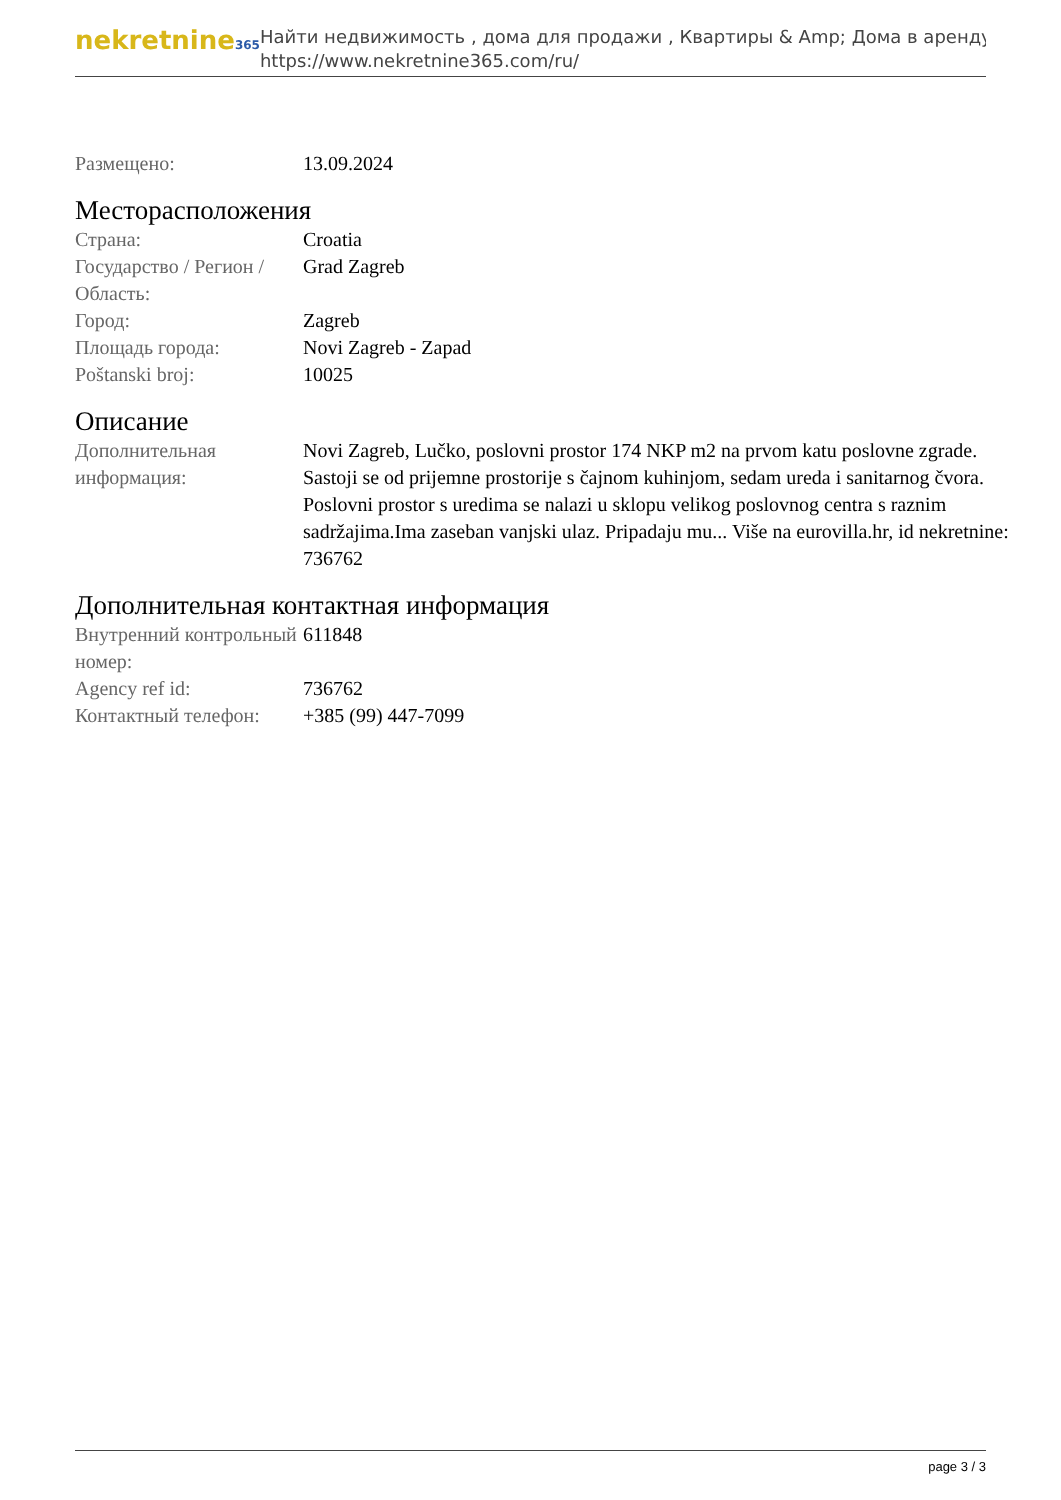nekretnine365
Найти недвижимость , дома для продажи , Квартиры & Amp; Дома в аренду
https://www.nekretnine365.com/ru/
| Размещено: | 13.09.2024 |
Месторасположения
| Страна: | Croatia |
| Государство / Регион / Область: | Grad Zagreb |
| Город: | Zagreb |
| Площадь города: | Novi Zagreb - Zapad |
| Poštanski broj: | 10025 |
Описание
| Дополнительная информация: | Novi Zagreb, Lučko, poslovni prostor 174 NKP m2 na prvom katu poslovne zgrade. Sastoji se od prijemne prostorije s čajnom kuhinjom, sedam ureda i sanitarnog čvora. Poslovni prostor s uredima se nalazi u sklopu velikog poslovnog centra s raznim sadržajima.Ima zaseban vanjski ulaz. Pripadaju mu... Više na eurovilla.hr, id nekretnine: 736762 |
Дополнительная контактная информация
| Внутренний контрольный номер: | 611848 |
| Agency ref id: | 736762 |
| Контактный телефон: | +385 (99) 447-7099 |
page 3 / 3